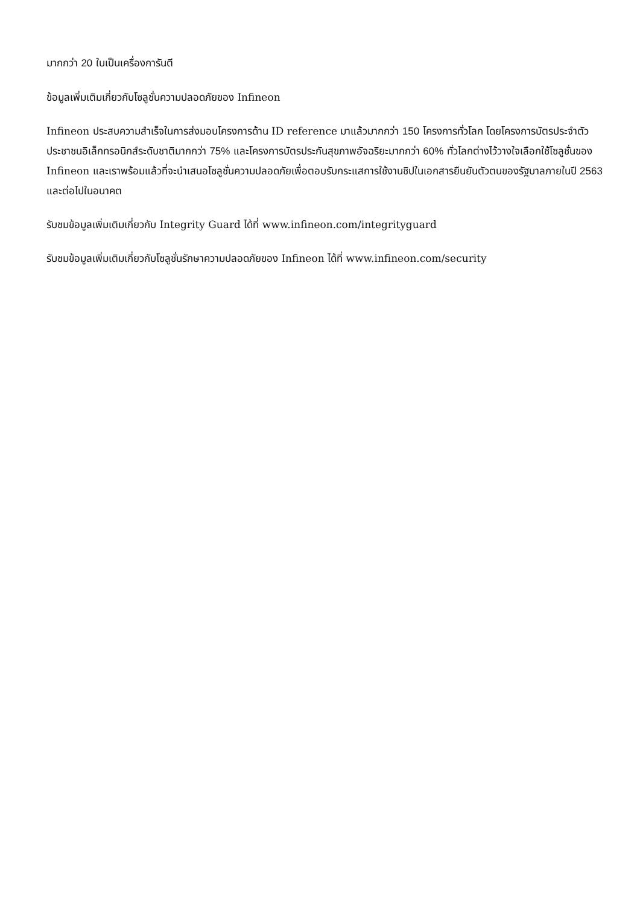มากกว่า 20 ใบเป็นเครื่องการันตี
ข้อมูลเพิ่มเติมเกี่ยวกับโซลูชั่นความปลอดภัยของ Infineon
Infineon ประสบความสำเร็จในการส่งมอบโครงการด้าน ID reference มาแล้วมากกว่า 150 โครงการทั่วโลก โดยโครงการบัตรประจำตัวประชาชนอิเล็กทรอนิกส์ระดับชาติมากกว่า 75% และโครงการบัตรประกันสุขภาพอัจฉริยะมากกว่า 60% ทั่วโลกต่างไว้วางใจเลือกใช้โซลูชั่นของ Infineon และเราพร้อมแล้วที่จะนำเสนอโซลูชั่นความปลอดภัยเพื่อตอบรับกระแสการใช้งานชิปในเอกสารยืนยันตัวตนของรัฐบาลภายในปี 2563 และต่อไปในอนาคต
รับชมข้อมูลเพิ่มเติมเกี่ยวกับ Integrity Guard ได้ที่ www.infineon.com/integrityguard
รับชมข้อมูลเพิ่มเติมเกี่ยวกับโซลูชั่นรักษาความปลอดภัยของ Infineon ได้ที่ www.infineon.com/security